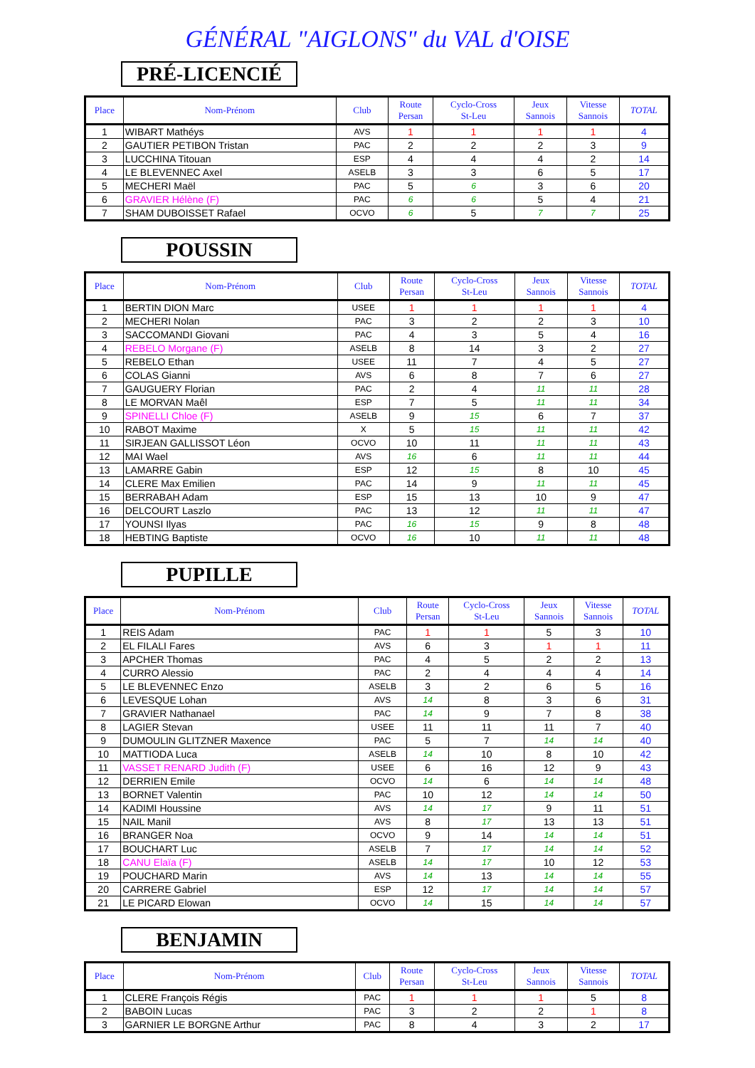GÉNÉRAL "AIGLONS" du VAL d'OISE
PRÉ-LICENCIÉ
| Place | Nom-Prénom | Club | Route Persan | Cyclo-Cross St-Leu | Jeux Sannois | Vitesse Sannois | TOTAL |
| --- | --- | --- | --- | --- | --- | --- | --- |
| 1 | WIBART Mathéys | AVS | 1 | 1 | 1 | 1 | 4 |
| 2 | GAUTIER PETIBON Tristan | PAC | 2 | 2 | 2 | 3 | 9 |
| 3 | LUCCHINA Titouan | ESP | 4 | 4 | 4 | 2 | 14 |
| 4 | LE BLEVENNEC Axel | ASELB | 3 | 3 | 6 | 5 | 17 |
| 5 | MECHERI Maël | PAC | 5 | 6 | 3 | 6 | 20 |
| 6 | GRAVIER Hélène (F) | PAC | 6 | 6 | 5 | 4 | 21 |
| 7 | SHAM DUBOISSET Rafael | OCVO | 6 | 5 | 7 | 7 | 25 |
POUSSIN
| Place | Nom-Prénom | Club | Route Persan | Cyclo-Cross St-Leu | Jeux Sannois | Vitesse Sannois | TOTAL |
| --- | --- | --- | --- | --- | --- | --- | --- |
| 1 | BERTIN DION Marc | USEE | 1 | 1 | 1 | 1 | 4 |
| 2 | MECHERI Nolan | PAC | 3 | 2 | 2 | 3 | 10 |
| 3 | SACCOMANDI Giovani | PAC | 4 | 3 | 5 | 4 | 16 |
| 4 | REBELO Morgane (F) | ASELB | 8 | 14 | 3 | 2 | 27 |
| 5 | REBELO Ethan | USEE | 11 | 7 | 4 | 5 | 27 |
| 6 | COLAS Gianni | AVS | 6 | 8 | 7 | 6 | 27 |
| 7 | GAUGUERY Florian | PAC | 2 | 4 | 11 | 11 | 28 |
| 8 | LE MORVAN Maêl | ESP | 7 | 5 | 11 | 11 | 34 |
| 9 | SPINELLI Chloe (F) | ASELB | 9 | 15 | 6 | 7 | 37 |
| 10 | RABOT Maxime | X | 5 | 15 | 11 | 11 | 42 |
| 11 | SIRJEAN GALLISSOT Léon | OCVO | 10 | 11 | 11 | 11 | 43 |
| 12 | MAI Wael | AVS | 16 | 6 | 11 | 11 | 44 |
| 13 | LAMARRE Gabin | ESP | 12 | 15 | 8 | 10 | 45 |
| 14 | CLERE Max Emilien | PAC | 14 | 9 | 11 | 11 | 45 |
| 15 | BERRABAH Adam | ESP | 15 | 13 | 10 | 9 | 47 |
| 16 | DELCOURT Laszlo | PAC | 13 | 12 | 11 | 11 | 47 |
| 17 | YOUNSI Ilyas | PAC | 16 | 15 | 9 | 8 | 48 |
| 18 | HEBTING Baptiste | OCVO | 16 | 10 | 11 | 11 | 48 |
PUPILLE
| Place | Nom-Prénom | Club | Route Persan | Cyclo-Cross St-Leu | Jeux Sannois | Vitesse Sannois | TOTAL |
| --- | --- | --- | --- | --- | --- | --- | --- |
| 1 | REIS Adam | PAC | 1 | 1 | 5 | 3 | 10 |
| 2 | EL FILALI Fares | AVS | 6 | 3 | 1 | 1 | 11 |
| 3 | APCHER Thomas | PAC | 4 | 5 | 2 | 2 | 13 |
| 4 | CURRO Alessio | PAC | 2 | 4 | 4 | 4 | 14 |
| 5 | LE BLEVENNEC Enzo | ASELB | 3 | 2 | 6 | 5 | 16 |
| 6 | LEVESQUE Lohan | AVS | 14 | 8 | 3 | 6 | 31 |
| 7 | GRAVIER Nathanael | PAC | 14 | 9 | 7 | 8 | 38 |
| 8 | LAGIER Stevan | USEE | 11 | 11 | 11 | 7 | 40 |
| 9 | DUMOULIN GLITZNER Maxence | PAC | 5 | 7 | 14 | 14 | 40 |
| 10 | MATTIODA Luca | ASELB | 14 | 10 | 8 | 10 | 42 |
| 11 | VASSET RENARD Judith (F) | USEE | 6 | 16 | 12 | 9 | 43 |
| 12 | DERRIEN Emile | OCVO | 14 | 6 | 14 | 14 | 48 |
| 13 | BORNET Valentin | PAC | 10 | 12 | 14 | 14 | 50 |
| 14 | KADIMI Houssine | AVS | 14 | 17 | 9 | 11 | 51 |
| 15 | NAIL Manil | AVS | 8 | 17 | 13 | 13 | 51 |
| 16 | BRANGER Noa | OCVO | 9 | 14 | 14 | 14 | 51 |
| 17 | BOUCHART Luc | ASELB | 7 | 17 | 14 | 14 | 52 |
| 18 | CANU Elaïa (F) | ASELB | 14 | 17 | 10 | 12 | 53 |
| 19 | POUCHARD Marin | AVS | 14 | 13 | 14 | 14 | 55 |
| 20 | CARRERE Gabriel | ESP | 12 | 17 | 14 | 14 | 57 |
| 21 | LE PICARD Elowan | OCVO | 14 | 15 | 14 | 14 | 57 |
BENJAMIN
| Place | Nom-Prénom | Club | Route Persan | Cyclo-Cross St-Leu | Jeux Sannois | Vitesse Sannois | TOTAL |
| --- | --- | --- | --- | --- | --- | --- | --- |
| 1 | CLERE François Régis | PAC | 1 | 1 | 1 | 5 | 8 |
| 2 | BABOIN Lucas | PAC | 3 | 2 | 2 | 1 | 8 |
| 3 | GARNIER LE BORGNE Arthur | PAC | 8 | 4 | 3 | 2 | 17 |